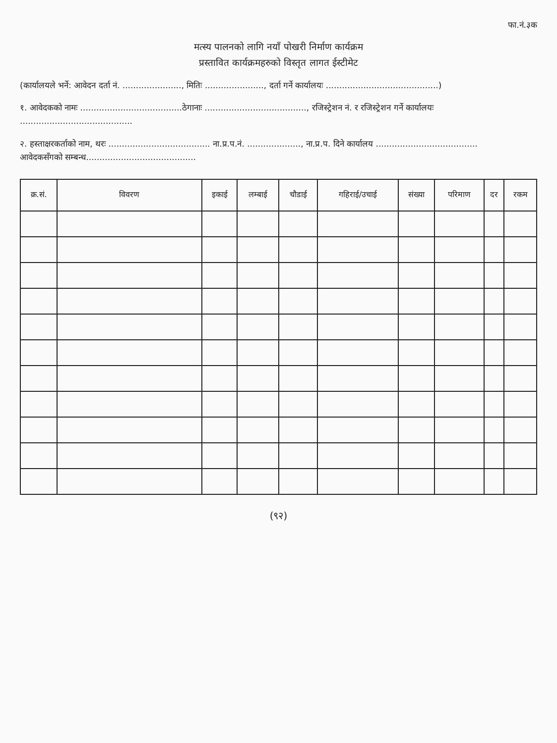फा.नं.३क
मत्स्य पालनको लागि नयाँ पोखरी निर्माण कार्यक्रम
प्रस्तावित कार्यक्रमहरुको विस्तृत लागत ईस्टीमेट
(कार्यालयले भर्ने: आवेदन दर्ता नं. ......................, मितिः ......................, दर्ता गर्ने कार्यालयः ..........................................)
१. आवेदकको नामः ......................................ठेगानाः ......................................, रजिस्ट्रेशन नं. र रजिस्ट्रेशन गर्ने कार्यालयः ..........................................
२. हस्ताक्षरकर्ताको नाम, थरः ...................................... ना.प्र.प.नं. ...................., ना.प्र.प. दिने कार्यालय ......................................
आवेदकसँगको सम्बन्ध.........................................
| क्र.सं. | विवरण | इकाई | लम्बाई | चौडाई | गहिराई/उचाई | संख्या | परिमाण | दर | रकम |
| --- | --- | --- | --- | --- | --- | --- | --- | --- | --- |
(९२)